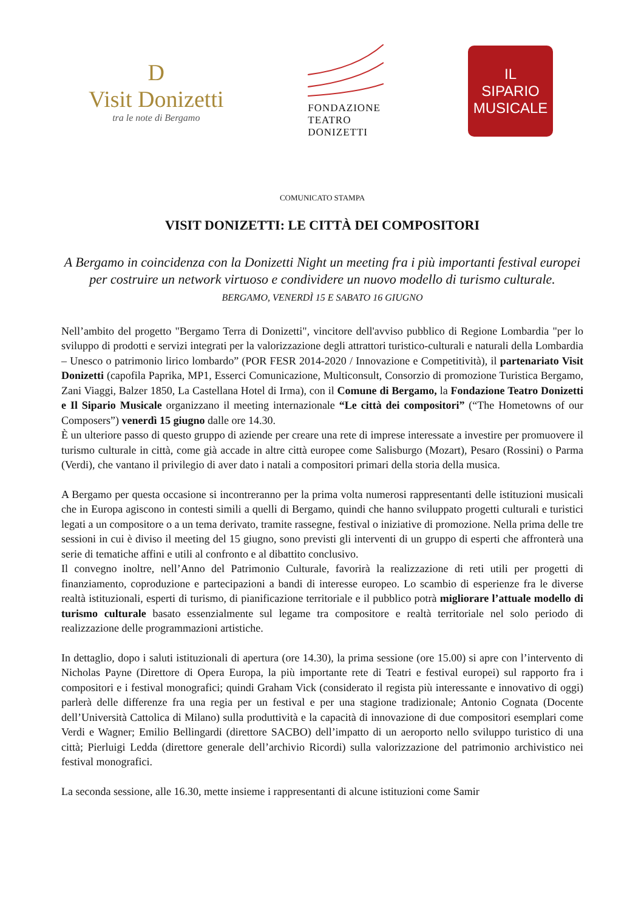D
Visit Donizetti
tra le note di Bergamo
FONDAZIONE
TEATRO
DONIZETTI
IL
SIPARIO
MUSICALE
COMUNICATO STAMPA
VISIT DONIZETTI: LE CITTÀ DEI COMPOSITORI
A Bergamo in coincidenza con la Donizetti Night un meeting fra i più importanti festival europei per costruire un network virtuoso e condividere un nuovo modello di turismo culturale.
BERGAMO, VENERDÌ 15 E SABATO 16 GIUGNO
Nell’ambito del progetto "Bergamo Terra di Donizetti", vincitore dell'avviso pubblico di Regione Lombardia "per lo sviluppo di prodotti e servizi integrati per la valorizzazione degli attrattori turistico-culturali e naturali della Lombardia – Unesco o patrimonio lirico lombardo” (POR FESR 2014-2020 / Innovazione e Competitività), il partenariato Visit Donizetti (capofila Paprika, MP1, Esserci Comunicazione, Multiconsult, Consorzio di promozione Turistica Bergamo, Zani Viaggi, Balzer 1850, La Castellana Hotel di Irma), con il Comune di Bergamo, la Fondazione Teatro Donizetti e Il Sipario Musicale organizzano il meeting internazionale “Le città dei compositori” (“The Hometowns of our Composers”) venerdì 15 giugno dalle ore 14.30.
È un ulteriore passo di questo gruppo di aziende per creare una rete di imprese interessate a investire per promuovere il turismo culturale in città, come già accade in altre città europee come Salisburgo (Mozart), Pesaro (Rossini) o Parma (Verdi), che vantano il privilegio di aver dato i natali a compositori primari della storia della musica.
A Bergamo per questa occasione si incontreranno per la prima volta numerosi rappresentanti delle istituzioni musicali che in Europa agiscono in contesti simili a quelli di Bergamo, quindi che hanno sviluppato progetti culturali e turistici legati a un compositore o a un tema derivato, tramite rassegne, festival o iniziative di promozione. Nella prima delle tre sessioni in cui è diviso il meeting del 15 giugno, sono previsti gli interventi di un gruppo di esperti che affronterà una serie di tematiche affini e utili al confronto e al dibattito conclusivo.
Il convegno inoltre, nell’Anno del Patrimonio Culturale, favorirà la realizzazione di reti utili per progetti di finanziamento, coproduzione e partecipazioni a bandi di interesse europeo. Lo scambio di esperienze fra le diverse realtà istituzionali, esperti di turismo, di pianificazione territoriale e il pubblico potrà migliorare l’attuale modello di turismo culturale basato essenzialmente sul legame tra compositore e realtà territoriale nel solo periodo di realizzazione delle programmazioni artistiche.
In dettaglio, dopo i saluti istituzionali di apertura (ore 14.30), la prima sessione (ore 15.00) si apre con l’intervento di Nicholas Payne (Direttore di Opera Europa, la più importante rete di Teatri e festival europei) sul rapporto fra i compositori e i festival monografici; quindi Graham Vick (considerato il regista più interessante e innovativo di oggi) parlerà delle differenze fra una regia per un festival e per una stagione tradizionale; Antonio Cognata (Docente dell’Università Cattolica di Milano) sulla produttività e la capacità di innovazione di due compositori esemplari come Verdi e Wagner; Emilio Bellingardi (direttore SACBO) dell’impatto di un aeroporto nello sviluppo turistico di una città; Pierluigi Ledda (direttore generale dell’archivio Ricordi) sulla valorizzazione del patrimonio archivistico nei festival monografici.
La seconda sessione, alle 16.30, mette insieme i rappresentanti di alcune istituzioni come Samir